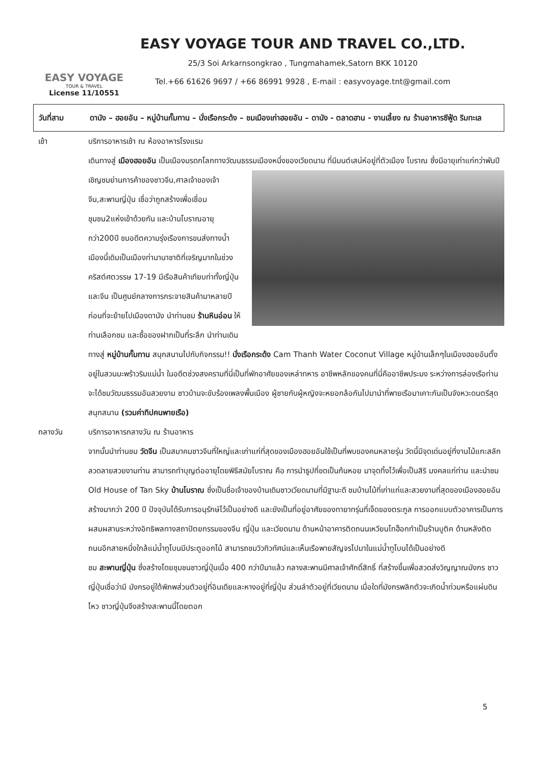EASY VOYAGE
TOUR & TRAVEL
License 11/10551
EASY VOYAGE TOUR AND TRAVEL CO.,LTD.
25/3 Soi Arkarnsongkrao , Tungmahamek,Satorn BKK 10120
Tel.+66 61626 9697 / +66 86991 9928 , E-mail : easyvoyage.tnt@gmail.com
วันที่สาม ดานัง – ฮอยอัน – หมู่บ้านกั๊มทาน – นั่งเรือกระด้ง – ชมเมืองเก่าฮอยอัน – ดานัง - ตลาดฮาน - งานเลี้ยง ณ ร้านอาหารซีฟู้ด ริมทะเล
เช้า บริการอาหารเช้า ณ ห้องอาหารโรงแรม
เดินทางสู่ เมืองฮอยอัน เป็นเมืองมรดกโลกทางวัฒนธรรมเมืองหนึ่งของเวียดนาม ที่มีมนต์เสน่ห์อยู่ที่ตัวเมือง
โบราณ ซึ่งมีอายุเก่าแก่กว่าพันปี เชิญชมย่านการค้าของชาวจีน,ศาลเจ้าของเจ้าจีน,สะพานญี่ปุ่น เชื่อว่าถูกสร้างเพื่อเชื่อมชุมชน2แห่งเข้าด้วยกัน และบ้านโบราณอายุกว่า200ปี ชมอดีตความรุ่งเรืองการขนส่งทางน้ำเมืองนี้เดิมเป็นเมืองท่านานาชาติที่เจริญมากในช่วงคริสต์ศตวรรษ 17-19 มีเรือสินค้าเทียบท่าทั้งญี่ปุ่นและจีน เป็นศูนย์กลางการกระจายสินค้ามาหลายปีก่อนที่จะย้ายไปเมืองดานัง นำท่านชม ร้านหินอ่อน ให้ท่านเลือกชม และซื้อของฝากเป็นที่ระลึก นำท่านเดินทางสู่ หมู่บ้านกั๊มทาน สนุกสนานไปกับกิจกรรม!! นั่งเรือกระด้ง Cam Thanh Water Coconut Village หมู่บ้านเล็กๆในเมืองฮอยอันตั้งอยู่ในสวนมะพร้าวริมแม่น้ำ ในอดีตช่วงสงครามที่นี่เป็นที่พักอาศัยของเหล่าทหาร อาชีพหลักของคนที่นี่คืออาชีพประมง ระหว่างการล่องเรือท่านจะได้ชมวัฒนธรรมอันสวยงาม ชาวบ้านจะขับร้องเพลงพื้นเมือง ผู้ชายกับผู้หญิงจะหยอกล้อกันไปมานำที่พายเรือมาเคาะกันเป็นจังหวะดนตรีสุดสนุกสนาน (รวมค่าทิปคนพายเรือ)
กลางวัน บริการอาหารกลางวัน ณ ร้านอาหาร
จากนั้นนำท่านชม วัดจีน เป็นสมาคมชาวจีนที่ใหญ่และเก่าแก่ที่สุดของเมืองฮอยอันใช้เป็นที่พบของคนหลายรุ่น วัดนี้มีจุดเด่นอยู่ที่งานไม้แกะสลักลวดลายสวยงามท่าน สามารถทำบุญต่ออายุโดยพิธีสมัยโบราณ คือ การนำธูปที่ขดเป็นก้นหอย มาจุดทิ้งไว้เพื่อเป็นสิริ มงคลแก่ท่าน และนำชม Old House of Tan Sky บ้านโบราณ ซึ่งเป็นชื่อเจ้าของบ้านเดิมชาวเวียดนามที่มีฐานะดี ชมบ้านไม้ที่เก่าแก่และสวยงามที่สุดของเมืองฮอยอัน สร้างมากว่า 200 ปี ปัจจุบันได้รับการอนุรักษ์ไว้เป็นอย่างดี และยังเป็นที่อยู่อาศัยของทายาทรุ่นที่เจ็ดของตระกูล การออกแบบตัวอาคารเป็นการผสมผสานระหว่างอิทธิพลทางสถาปัตยกรรมของจีน ญี่ปุ่น และเวียดนาม ด้านหน้าอาคารติดถนนเหวียนไทฮ็อกทำเป็นร้านบูติค ด้านหลังติดถนนอีกสายหนึ่งใกล้แม่น้ำทูโบนมีประตูออกไม้ สามารถชมวิวทิวทัศน์และเห็นเรือพายสัญจรไปมาในแม่น้ำทูโบนได้เป็นอย่างดี
ชม สะพานญี่ปุ่น ซึ่งสร้างโดยชุมชนชาวญี่ปุ่นเมื่อ 400 กว่าปีมาแล้ว กลางสะพานมีศาลเจ้าศักดิ์สิทธิ์ ที่สร้างขึ้นเพื่อสวดส่งวิญญาณมังกร ชาวญี่ปุ่นเชื่อว่ามี มังกรอยู่ใต้พิภพส่วนตัวอยู่ที่อินเดียและหางอยู่ที่ญี่ปุ่น ส่วนลำตัวอยู่ที่เวียดนาม เมื่อใดที่มังกรพลิกตัวจะเกิดน้ำท่วมหรือแผ่นดินไหว ชาวญี่ปุ่นจึงสร้างสะพานนี้โดยตอก
5